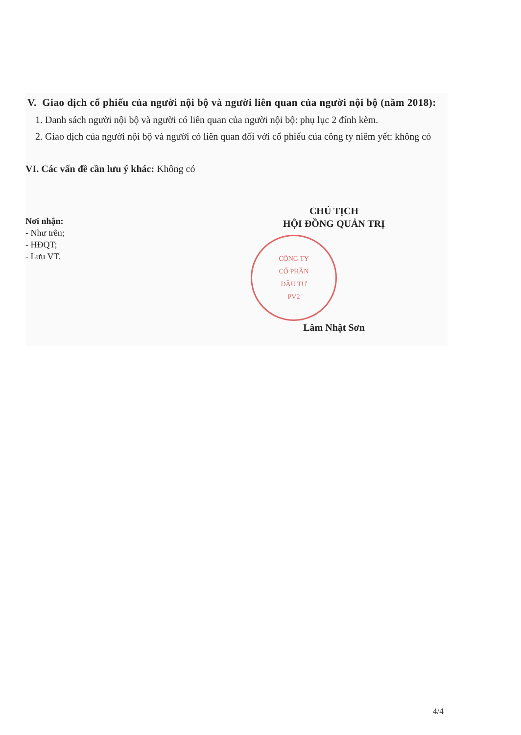V. Giao dịch cổ phiếu của người nội bộ và người liên quan của người nội bộ (năm 2018):
1. Danh sách người nội bộ và người có liên quan của người nội bộ: phụ lục 2 đính kèm.
2. Giao dịch của người nội bộ và người có liên quan đối với cổ phiếu của công ty niêm yết: không có
VI. Các vấn đề cần lưu ý khác: Không có
Nơi nhận:
- Như trên;
- HĐQT;
- Lưu VT.
CHỦ TỊCH
HỘI ĐỒNG QUẢN TRỊ
CÔNG TY
CỔ PHẦN
ĐẦU TƯ
PV2
Lâm Nhật Sơn
4/4